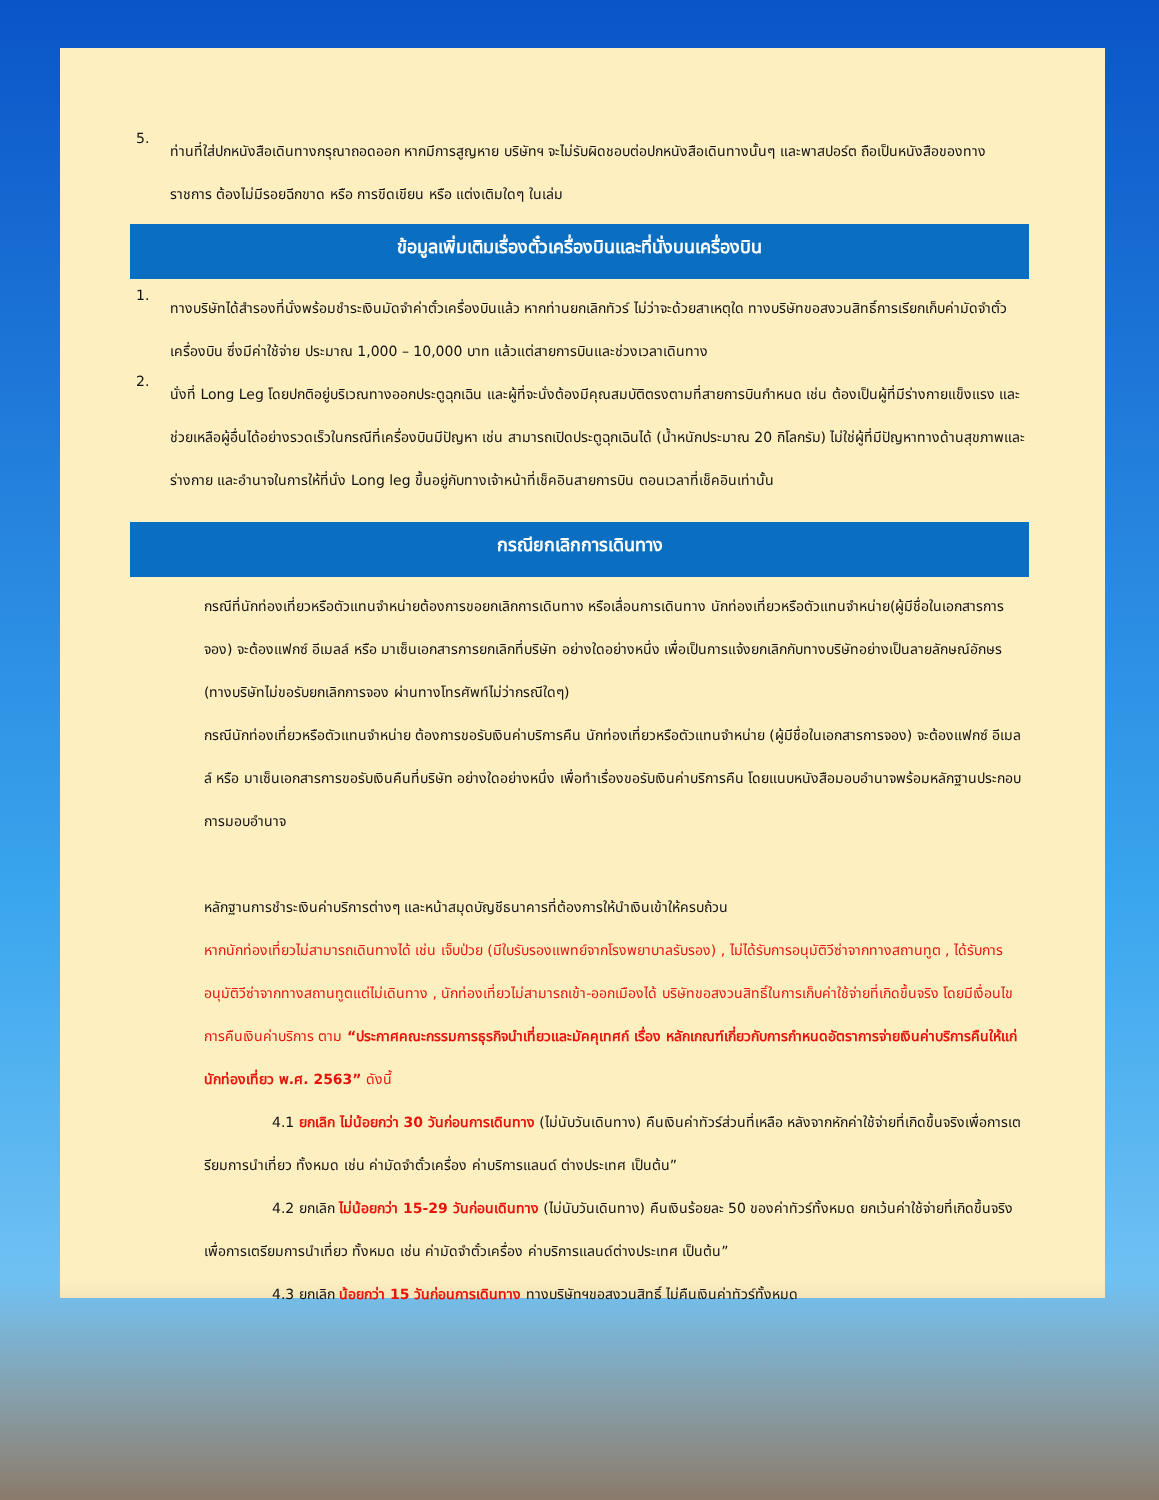5.
ท่านที่ใส่ปกหนังสือเดินทางกรุณาถอดออก หากมีการสูญหาย บริษัทฯ จะไม่รับผิดชอบต่อปกหนังสือเดินทางนั้นๆ และพาสปอร์ต ถือเป็นหนังสือของทางราชการ ต้องไม่มีรอยฉีกขาด หรือ การขีดเขียน หรือ แต่งเติมใดๆ ในเล่ม
ข้อมูลเพิ่มเติมเรื่องตั๋วเครื่องบินและที่นั่งบนเครื่องบิน
1.
ทางบริษัทได้สำรองที่นั่งพร้อมชำระเงินมัดจำค่าตั๋วเครื่องบินแล้ว หากท่านยกเลิกทัวร์ ไม่ว่าจะด้วยสาเหตุใด ทางบริษัทขอสงวนสิทธิ์การเรียกเก็บค่ามัดจำตั๋วเครื่องบิน ซึ่งมีค่าใช้จ่าย ประมาณ 1,000 – 10,000 บาท แล้วแต่สายการบินและช่วงเวลาเดินทาง
2.
นั่งที่ Long Leg โดยปกติอยู่บริเวณทางออกประตูฉุกเฉิน และผู้ที่จะนั่งต้องมีคุณสมบัติตรงตามที่สายการบินกำหนด เช่น ต้องเป็นผู้ที่มีร่างกายแข็งแรง และช่วยเหลือผู้อื่นได้อย่างรวดเร็วในกรณีที่เครื่องบินมีปัญหา เช่น สามารถเปิดประตูฉุกเฉินได้ (น้ำหนักประมาณ 20 กิโลกรัม) ไม่ใช่ผู้ที่มีปัญหาทางด้านสุขภาพและร่างกาย และอำนาจในการให้ที่นั่ง Long leg ขึ้นอยู่กับทางเจ้าหน้าที่เช็คอินสายการบิน ตอนเวลาที่เช็คอินเท่านั้น
กรณียกเลิกการเดินทาง
กรณีที่นักท่องเที่ยวหรือตัวแทนจำหน่ายต้องการขอยกเลิกการเดินทาง หรือเลื่อนการเดินทาง นักท่องเที่ยวหรือตัวแทนจำหน่าย(ผู้มีชื่อในเอกสารการจอง) จะต้องแฟกซ์ อีเมลล์ หรือ มาเซ็นเอกสารการยกเลิกที่บริษัท อย่างใดอย่างหนึ่ง เพื่อเป็นการแจ้งยกเลิกกับทางบริษัทอย่างเป็นลายลักษณ์อักษร (ทางบริษัทไม่ขอรับยกเลิกการจอง ผ่านทางโทรศัพท์ไม่ว่ากรณีใดๆ)
กรณีนักท่องเที่ยวหรือตัวแทนจำหน่าย ต้องการขอรับเงินค่าบริการคืน นักท่องเที่ยวหรือตัวแทนจำหน่าย (ผู้มีชื่อในเอกสารการจอง) จะต้องแฟกซ์ อีเมลล์ หรือ มาเซ็นเอกสารการขอรับเงินคืนที่บริษัท อย่างใดอย่างหนึ่ง เพื่อทำเรื่องขอรับเงินค่าบริการคืน โดยแนบหนังสือมอบอำนาจพร้อมหลักฐานประกอบการมอบอำนาจ
หลักฐานการชำระเงินค่าบริการต่างๆ และหน้าสมุดบัญชีธนาคารที่ต้องการให้นำเงินเข้าให้ครบถ้วน
หากนักท่องเที่ยวไม่สามารถเดินทางได้ เช่น เจ็บป่วย (มีใบรับรองแพทย์จากโรงพยาบาลรับรอง) , ไม่ได้รับการอนุมัติวีซ่าจากทางสถานทูต , ได้รับการอนุมัติวีซ่าจากทางสถานทูตแต่ไม่เดินทาง , นักท่องเที่ยวไม่สามารถเข้า-ออกเมืองได้ บริษัทขอสงวนสิทธิ์ในการเก็บค่าใช้จ่ายที่เกิดขึ้นจริง โดยมีเงื่อนไขการคืนเงินค่าบริการ ตาม “ประกาศคณะกรรมการธุรกิจนำเที่ยวและมัคคุเทศก์ เรื่อง หลักเกณฑ์เกี่ยวกับการกำหนดอัตราการจ่ายเงินค่าบริการคืนให้แก่นักท่องเที่ยว พ.ศ. 2563” ดังนี้
4.1 ยกเลิก ไม่น้อยกว่า 30 วันก่อนการเดินทาง (ไม่นับวันเดินทาง) คืนเงินค่าทัวร์ส่วนที่เหลือ หลังจากหักค่าใช้จ่ายที่เกิดขึ้นจริงเพื่อการเตรียมการนำเที่ยว ทั้งหมด เช่น ค่ามัดจำตั๋วเครื่อง ค่าบริการแลนด์ ต่างประเทศ เป็นต้น”
4.2 ยกเลิก ไม่น้อยกว่า 15-29 วันก่อนเดินทาง (ไม่นับวันเดินทาง) คืนเงินร้อยละ 50 ของค่าทัวร์ทั้งหมด ยกเว้นค่าใช้จ่ายที่เกิดขึ้นจริงเพื่อการเตรียมการนำเที่ยว ทั้งหมด เช่น ค่ามัดจำตั๋วเครื่อง ค่าบริการแลนด์ต่างประเทศ เป็นต้น”
4.3 ยกเลิก น้อยกว่า 15 วันก่อนการเดินทาง ทางบริษัทฯขอสงวนสิทธิ์ ไม่คืนเงินค่าทัวร์ทั้งหมด